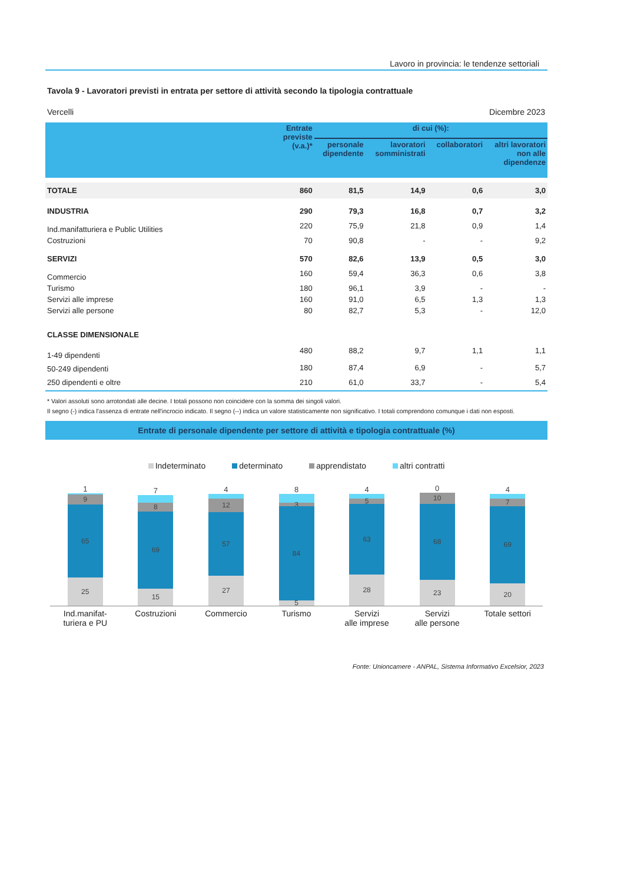Lavoro in provincia: le tendenze settoriali
Tavola 9 - Lavoratori previsti in entrata per settore di attività secondo la tipologia contrattuale
Vercelli Dicembre 2023
| | Entrate previste (v.a.)* | di cui (%): | | | |
| --- | --- | --- | --- | --- | --- |
| | | personale dipendente | lavoratori somministrati | collaboratori | altri lavoratori non alle dipendenze |
| TOTALE | 860 | 81,5 | 14,9 | 0,6 | 3,0 |
| INDUSTRIA | 290 | 79,3 | 16,8 | 0,7 | 3,2 |
| Ind.manifatturiera e Public Utilities | 220 | 75,9 | 21,8 | 0,9 | 1,4 |
| Costruzioni | 70 | 90,8 | - | - | 9,2 |
| SERVIZI | 570 | 82,6 | 13,9 | 0,5 | 3,0 |
| Commercio | 160 | 59,4 | 36,3 | 0,6 | 3,8 |
| Turismo | 180 | 96,1 | 3,9 | - | - |
| Servizi alle imprese | 160 | 91,0 | 6,5 | 1,3 | 1,3 |
| Servizi alle persone | 80 | 82,7 | 5,3 | - | 12,0 |
| CLASSE DIMENSIONALE | | | | | |
| 1-49 dipendenti | 480 | 88,2 | 9,7 | 1,1 | 1,1 |
| 50-249 dipendenti | 180 | 87,4 | 6,9 | - | 5,7 |
| 250 dipendenti e oltre | 210 | 61,0 | 33,7 | - | 5,4 |
* Valori assoluti sono arrotondati alle decine. I totali possono non coincidere con la somma dei singoli valori.
Il segno (-) indica l'assenza di entrate nell'incrocio indicato. Il segno (--) indica un valore statisticamente non significativo. I totali comprendono comunque i dati non esposti.
Entrate di personale dipendente per settore di attività e tipologia contrattuale (%)
Indeterminato determinato apprendistato altri contratti
1
9
65
25
7
8
69
15
4
12
57
27
8
3
84
5
4
5
63
28
0
10
68
23
4
7
69
20
Ind.manifat-
turiera e PU
Costruzioni Commercio Turismo Servizi
alle imprese
Servizi
alle persone
Totale settori
Fonte: Unioncamere - ANPAL, Sistema Informativo Excelsior, 2023